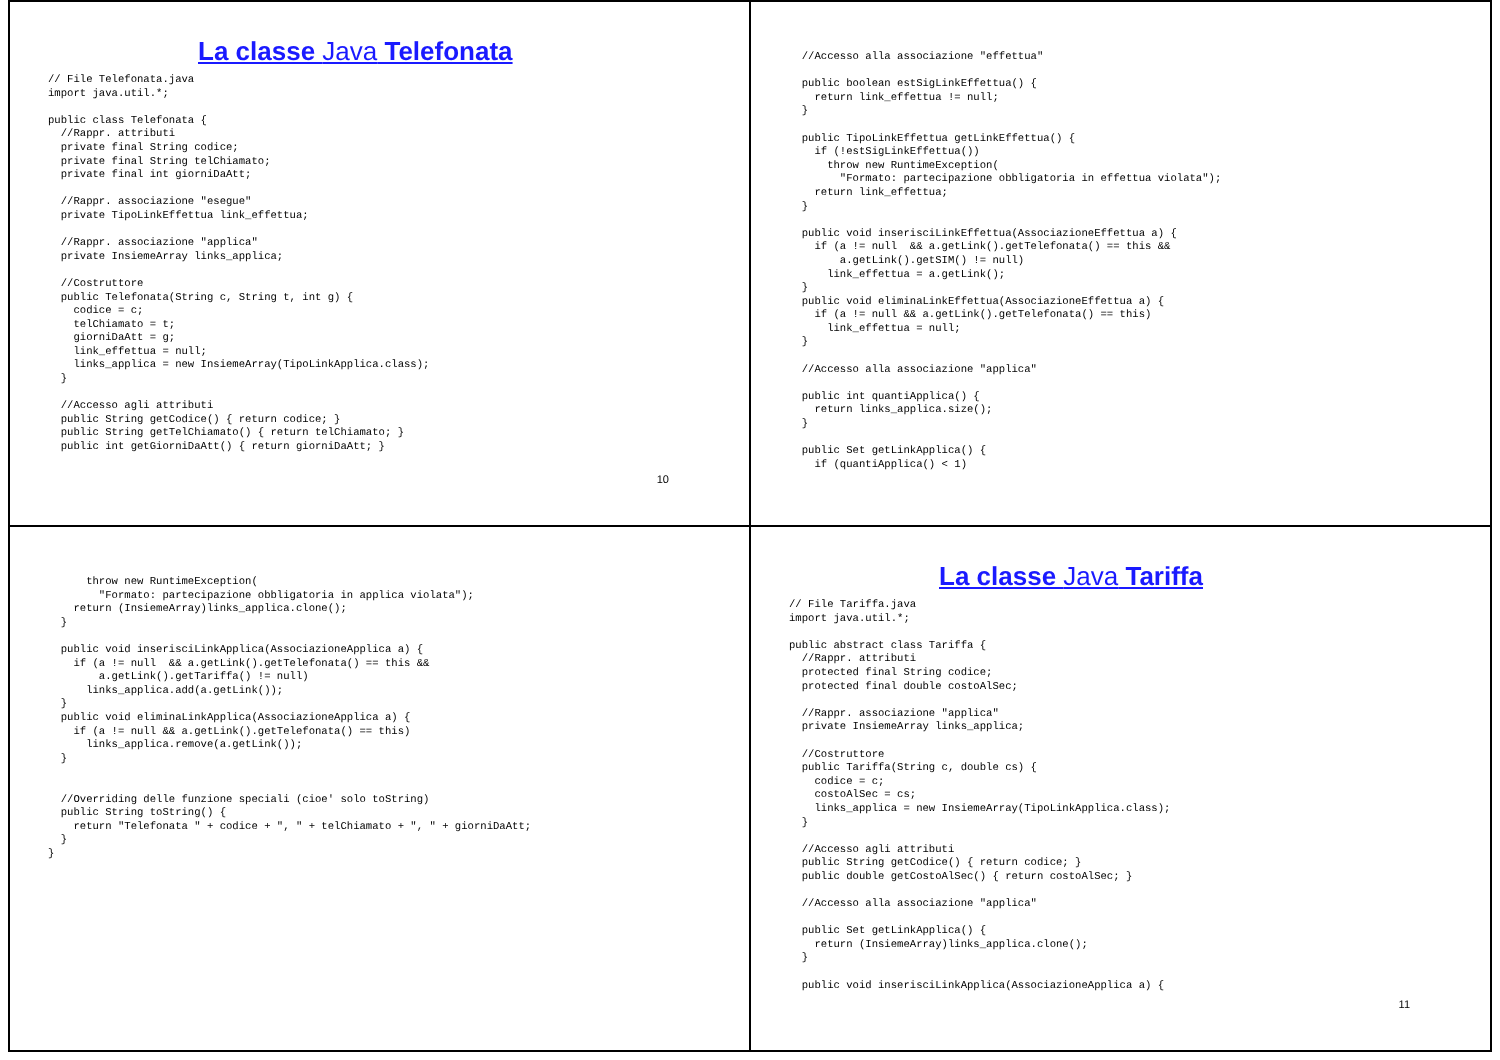La classe Java Telefonata
// File Telefonata.java
import java.util.*;

public class Telefonata {
  //Rappr. attributi
  private final String codice;
  private final String telChiamato;
  private final int giorniDaAtt;

  //Rappr. associazione "esegue"
  private TipoLinkEffettua link_effettua;

  //Rappr. associazione "applica"
  private InsiemeArray links_applica;

  //Costruttore
  public Telefonata(String c, String t, int g) {
    codice = c;
    telChiamato = t;
    giorniDaAtt = g;
    link_effettua = null;
    links_applica = new InsiemeArray(TipoLinkApplica.class);
  }

  //Accesso agli attributi
  public String getCodice() { return codice; }
  public String getTelChiamato() { return telChiamato; }
  public int getGiorniDaAtt() { return giorniDaAtt; }
10
  //Accesso alla associazione "effettua"

  public boolean estSigLinkEffettua() {
    return link_effettua != null;
  }

  public TipoLinkEffettua getLinkEffettua() {
    if (!estSigLinkEffettua())
      throw new RuntimeException(
        "Formato: partecipazione obbligatoria in effettua violata");
    return link_effettua;
  }

  public void inserisciLinkEffettua(AssociazioneEffettua a) {
    if (a != null  && a.getLink().getTelefonata() == this &&
        a.getLink().getSIM() != null)
      link_effettua = a.getLink();
  }
  public void eliminaLinkEffettua(AssociazioneEffettua a) {
    if (a != null && a.getLink().getTelefonata() == this)
      link_effettua = null;
  }

  //Accesso alla associazione "applica"

  public int quantiApplica() {
    return links_applica.size();
  }

  public Set getLinkApplica() {
    if (quantiApplica() < 1)
      throw new RuntimeException(
        "Formato: partecipazione obbligatoria in applica violata");
    return (InsiemeArray)links_applica.clone();
  }

  public void inserisciLinkApplica(AssociazioneApplica a) {
    if (a != null  && a.getLink().getTelefonata() == this &&
        a.getLink().getTariffa() != null)
      links_applica.add(a.getLink());
  }
  public void eliminaLinkApplica(AssociazioneApplica a) {
    if (a != null && a.getLink().getTelefonata() == this)
      links_applica.remove(a.getLink());
  }


  //Overriding delle funzione speciali (cioe' solo toString)
  public String toString() {
    return "Telefonata " + codice + ", " + telChiamato + ", " + giorniDaAtt;
  }
}
La classe Java Tariffa
// File Tariffa.java
import java.util.*;

public abstract class Tariffa {
  //Rappr. attributi
  protected final String codice;
  protected final double costoAlSec;

  //Rappr. associazione "applica"
  private InsiemeArray links_applica;

  //Costruttore
  public Tariffa(String c, double cs) {
    codice = c;
    costoAlSec = cs;
    links_applica = new InsiemeArray(TipoLinkApplica.class);
  }

  //Accesso agli attributi
  public String getCodice() { return codice; }
  public double getCostoAlSec() { return costoAlSec; }

  //Accesso alla associazione "applica"

  public Set getLinkApplica() {
    return (InsiemeArray)links_applica.clone();
  }

  public void inserisciLinkApplica(AssociazioneApplica a) {
11